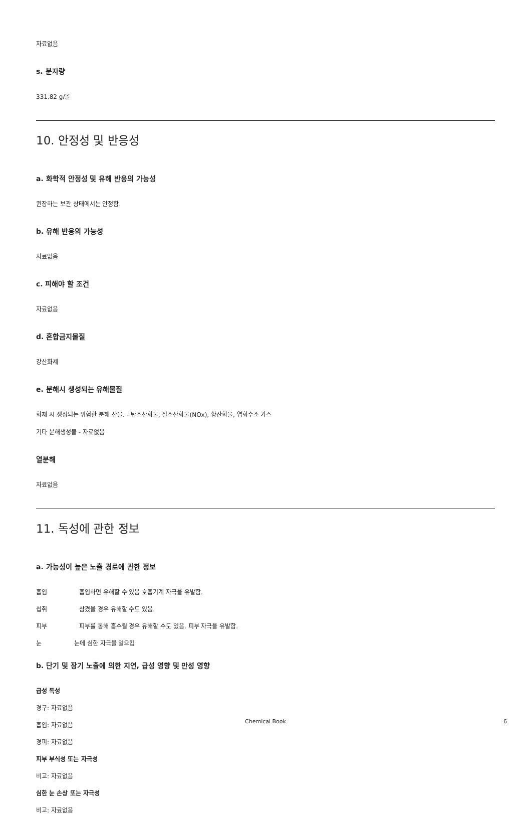자료없음
s. 분자량
331.82 g/몰
10. 안정성 및 반응성
a. 화학적 안정성 및 유해 반응의 가능성
권장하는 보관 상태에서는 안정함.
b. 유해 반응의 가능성
자료없음
c. 피해야 할 조건
자료없음
d. 혼합금지물질
강산화제
e. 분해시 생성되는 유해물질
화재 시 생성되는 위험한 분해 산물. - 탄소산화물, 질소산화물(NOx), 황산화물, 염화수소 가스
기타 분해생성물 - 자료없음
열분해
자료없음
11. 독성에 관한 정보
a. 가능성이 높은 노출 경로에 관한 정보
흡입 흡입하면 유해할 수 있음 호흡기계 자극을 유발함.
섭취 삼켰을 경우 유해할 수도 있음.
피부 피부를 통해 흡수될 경우 유해할 수도 있음. 피부 자극을 유발함.
눈 눈에 심한 자극을 일으킴
b. 단기 및 장기 노출에 의한 지연, 급성 영향 및 만성 영향
급성 독성
경구: 자료없음
흡입: 자료없음
경피: 자료없음
피부 부식성 또는 자극성
비고: 자료없음
심한 눈 손상 또는 자극성
비고: 자료없음
Chemical Book 6